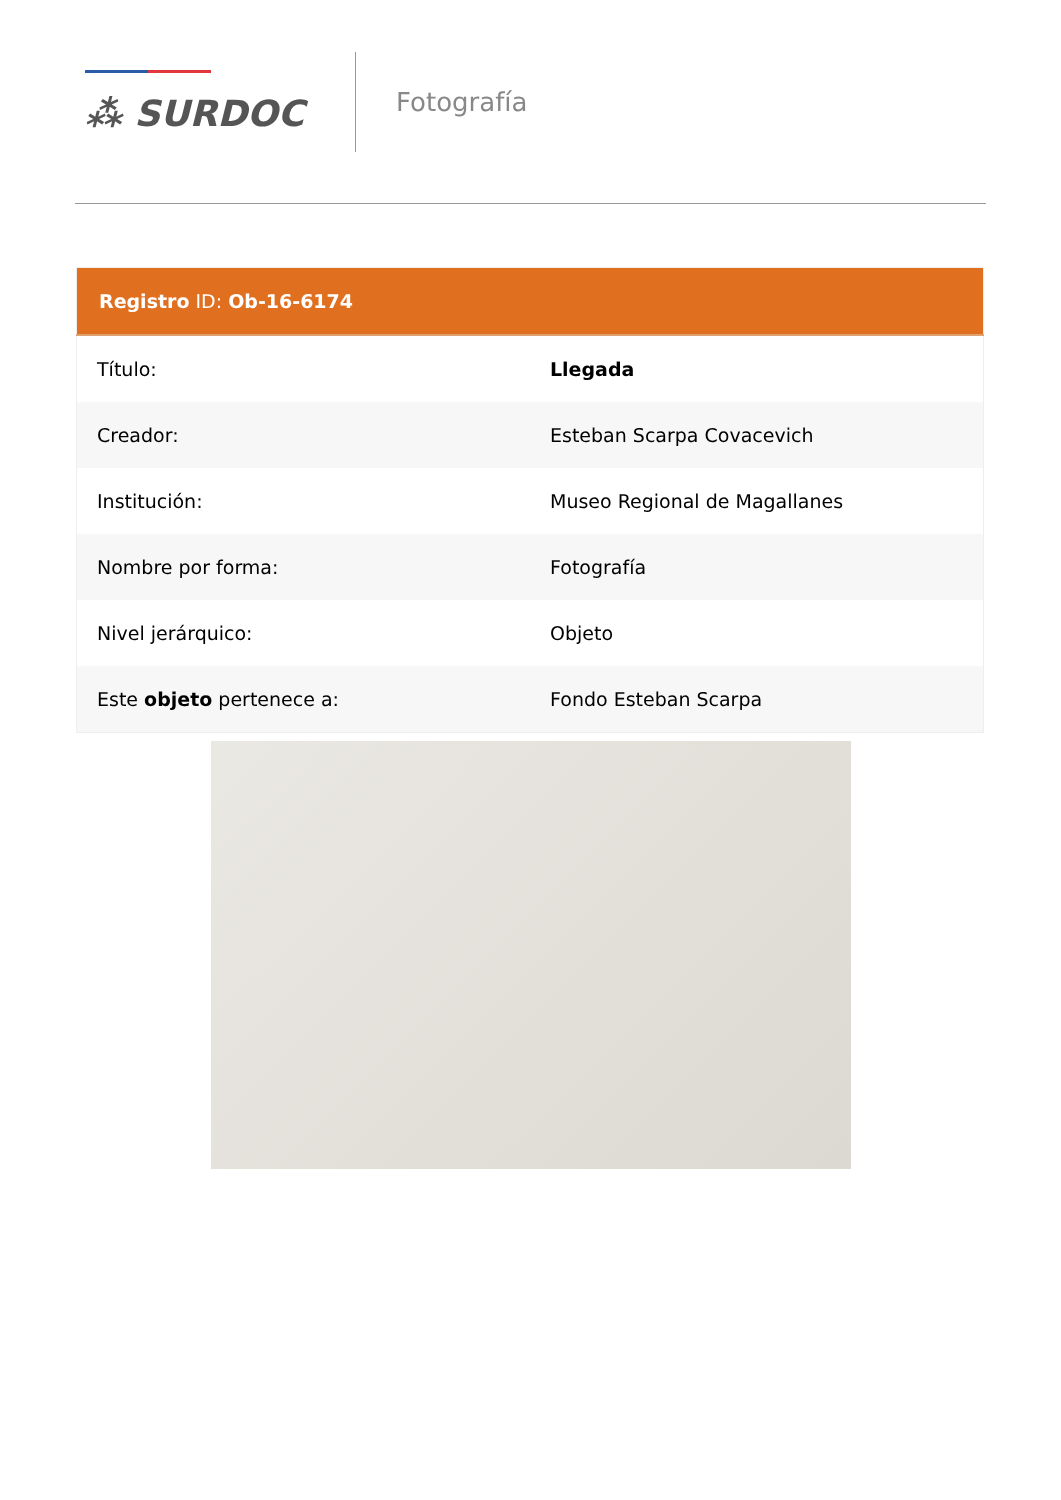⁂ SURDOC
Fotografía
| Registro ID: Ob-16-6174 | |
| --- | --- |
| Título: | Llegada |
| Creador: | Esteban Scarpa Covacevich |
| Institución: | Museo Regional de Magallanes |
| Nombre por forma: | Fotografía |
| Nivel jerárquico: | Objeto |
| Este objeto pertenece a: | Fondo Esteban Scarpa |